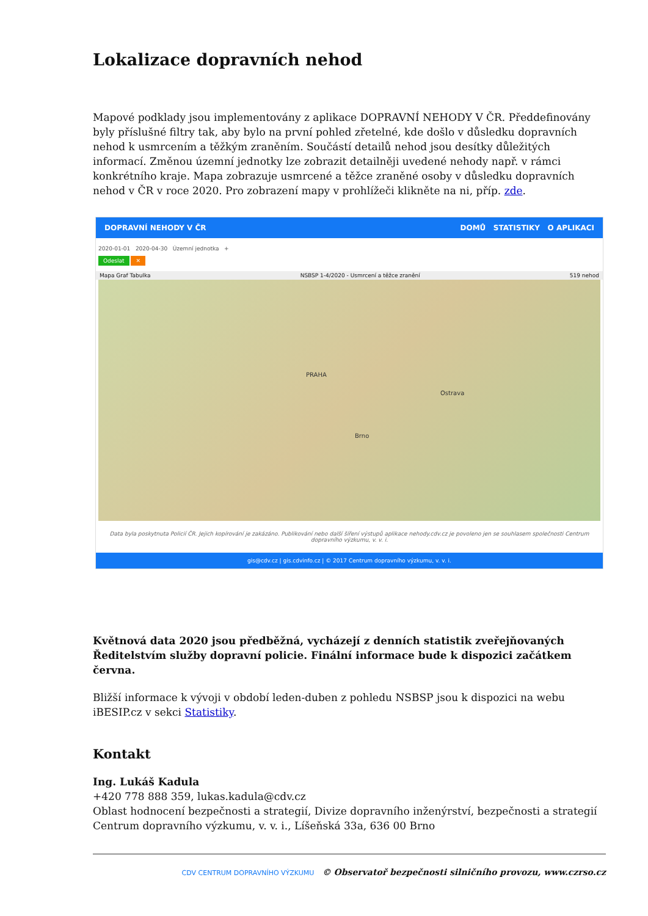Lokalizace dopravních nehod
Mapové podklady jsou implementovány z aplikace DOPRAVNÍ NEHODY V ČR. Předdefinovány byly příslušné filtry tak, aby bylo na první pohled zřetelné, kde došlo v důsledku dopravních nehod k usmrcením a těžkým zraněním. Součástí detailů nehod jsou desítky důležitých informací. Změnou územní jednotky lze zobrazit detailněji uvedené nehody např. v rámci konkrétního kraje. Mapa zobrazuje usmrcené a těžce zraněné osoby v důsledku dopravních nehod v ČR v roce 2020. Pro zobrazení mapy v prohlížeči klikněte na ni, příp. zde.
DOPRAVNÍ NEHODY V ČR DOMŮ STATISTIKY O APLIKACI
2020-01-01 2020-04-30 Územní jednotka +
Odeslat ✕
Mapa Graf Tabulka NSBSP 1-4/2020 - Usmrcení a těžce zranění 519 nehod
PRAHA
Brno
Ostrava
Data byla poskytnuta Policií ČR. Jejich kopírování je zakázáno. Publikování nebo další šíření výstupů aplikace nehody.cdv.cz je povoleno jen se souhlasem společnosti Centrum dopravního výzkumu, v. v. i.
gis@cdv.cz | gis.cdvinfo.cz | © 2017 Centrum dopravního výzkumu, v. v. i.
Květnová data 2020 jsou předběžná, vycházejí z denních statistik zveřejňovaných Ředitelstvím služby dopravní policie. Finální informace bude k dispozici začátkem června.
Bližší informace k vývoji v období leden-duben z pohledu NSBSP jsou k dispozici na webu iBESIP.cz v sekci Statistiky.
Kontakt
Ing. Lukáš Kadula
+420 778 888 359, lukas.kadula@cdv.cz
Oblast hodnocení bezpečnosti a strategií, Divize dopravního inženýrství, bezpečnosti a strategií
Centrum dopravního výzkumu, v. v. i., Líšeňská 33a, 636 00 Brno
CDV CENTRUM DOPRAVNÍHO VÝZKUMU © Observatoř bezpečnosti silničního provozu, www.czrso.cz